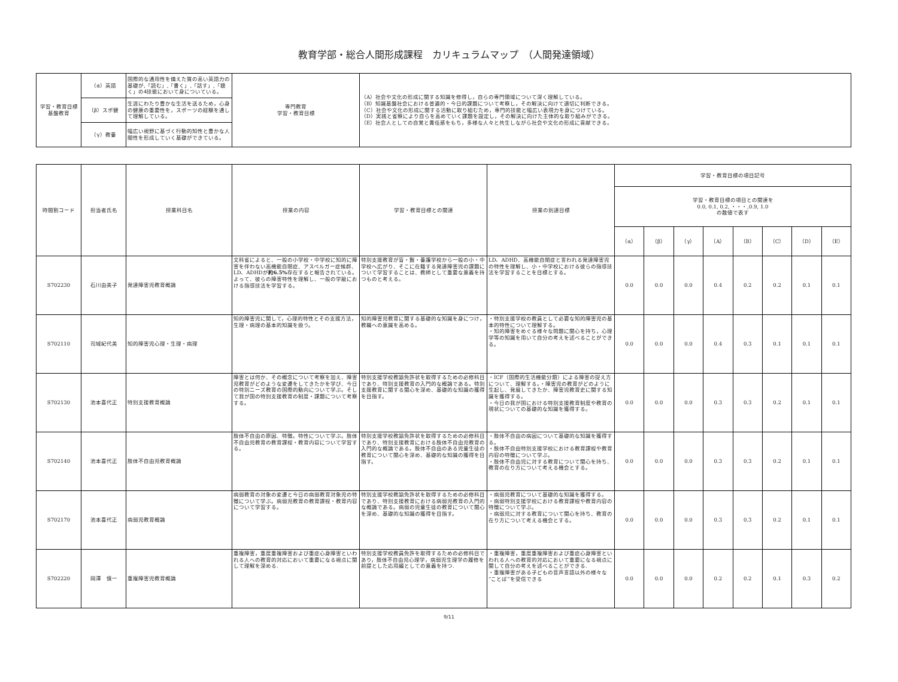教育学部・総合人間形成課程　カリキュラムマップ　（人間発達領域）
| 学習・教育目標 基盤教育 | （α）英語 | 国際的な通用性を備えた質の高い英語力の基礎が,「読む」,「書く」,「話す」,「聴く」の4技能において身についている。 | 専門教育 学習・教育目標 | （A）社会や文化の形成に関する知識を修得し，自らの専門領域について深く理解している。 （B）知識基盤社会における普遍的・今日的課題について考察し，その解決に向けて適切に判断できる。 （C）社会や文化の形成に関する活動に取り組むため，専門的技能と幅広い表現力を身につけている。 （D）実践と省察により自らを高めていく課題を設定し，その解決に向けた主体的な取り組みができる。 （E）社会人としての自覚と責任感をもち，多様な人々と共生しながら社会や文化の形成に貢献できる。 |
| | （β）スポ健 | 生涯にわたり豊かな生活を送るため，心身の健康の重要性を，スポーツの経験を通して理解している。 | | |
| | （γ）教養 | 幅広い視野に基づく行動的知性と豊かな人間性を形成していく基礎ができている。 | | |
| 時間割コード | 担当者氏名 | 授業科目名 | 授業の内容 | 学習・教育目標との関連 | 授業の到達目標 | 学習・教育目標の項目記号 | | | | | | | |
| --- | --- | --- | --- | --- | --- | --- | --- | --- | --- | --- | --- | --- | --- |
| | | | | | | 学習・教育目標の項目との関連を 0.0, 0.1, 0.2, ・・・,0.9, 1.0 の数値で表す | | | | | | | |
| | | | | | | （α） | （β） | （γ） | （A） | （B） | （C） | （D） | （E） |
| S702230 | 石川由美子 | 発達障害児教育概論 | 文科省によると、一般の小学校・中学校に知的に障害を伴わない高機能自閉症、アスペルガー症候群、LD、ADHDが 約6.5% 存在すると報告されている。よって、彼らの障害特性を理解し、一般の学級における指導技法を学習する。 | 特別支援教育が盲・聾・養護学校から一般の小・中学校へ広がり、そこに在籍する発達障害児の課題について学習することは、教師として重要な意義を持つものと考える。 | LD、ADHD、高機能自閉症と言われる発達障害児の特性を理解し、小・中学校における彼らの指導技法を学習することを目標とする。 | 0.0 | 0.0 | 0.0 | 0.4 | 0.2 | 0.2 | 0.1 | 0.1 |
| S702110 | 司城紀代美 | 知的障害児心理・生理・病理 | 知的障害児に関して，心理的特性とその支援方法，生理・病理の基本的知識を扱う。 | 知的障害児教育に関する基礎的な知識を身につけ，教職への意識を高める。 | ・特別支援学校の教員として必要な知的障害児の基本的特性について理解する。 ・知的障害をめぐる様々な問題に関心を持ち，心理学等の知識を用いて自分の考えを述べることができる。 | 0.0 | 0.0 | 0.0 | 0.4 | 0.3 | 0.1 | 0.1 | 0.1 |
| S702130 | 池本喜代正 | 特別支援教育概論 | 障害とは何か、その概念について考察を加え、障害児教育がどのような変遷をしてきたかを学び、今日の特別ニーズ教育の国際的動向について学ぶ。そして我が国の特別支援教育の制度・課題について考察する。 | 特別支援学校教諭免許状を取得するための必修科目であり、特別支援教育の入門的な概論である。特別支援教育に関する関心を深め、基礎的な知識の獲得を目指す。 | ・ICF（国際的生活機能分類）による障害の捉え方について、理解する。・障害児の教育がどのように生起し、発展してきたか、障害児教育史に関する知識を獲得する。 ・今日の我が国における特別支援教育制度や教育の現状についての基礎的な知識を獲得する。 | 0.0 | 0.0 | 0.0 | 0.3 | 0.3 | 0.2 | 0.1 | 0.1 |
| S702140 | 池本喜代正 | 肢体不自由児教育概論 | 肢体不自由の原因、特徴。特性について学ぶ。肢体不自由児教育の教育課程・教育内容について学習する。 | 特別支援学校教諭免許状を取得するための必修科目であり、特別支援教育における肢体不自由児教育の入門的な概論である。肢体不自由のある児童生徒の教育について関心を深め、基礎的な知識の獲得を目指す。 | ・肢体不自由の病因について基礎的な知識を獲得する。 ・肢体不自由特別支援学校における教育課程や教育内容の特徴について学ぶ。 ・肢体不自由児に対する教育について関心を持ち、教育の在り方について考える機会とする。 | 0.0 | 0.0 | 0.0 | 0.3 | 0.3 | 0.2 | 0.1 | 0.1 |
| S702170 | 池本喜代正 | 病弱児教育概論 | 病弱教育の対象の変遷と今日の病弱教育対象児の特徴について学ぶ。病弱児教育の教育課程・教育内容について学習する。 | 特別支援学校教諭免許状を取得するための必修科目であり、特別支援教育における病弱児教育の入門的な概論である。病弱の児童生徒の教育について関心を深め、基礎的な知識の獲得を目指す。 | ・病弱児教育について基礎的な知識を獲得する。 ・病弱特別支援学校における教育課程や教育内容の特徴について学ぶ。 ・病弱児に対する教育について関心を持ち、教育の在り方について考える機会とする。 | 0.0 | 0.0 | 0.0 | 0.3 | 0.3 | 0.2 | 0.1 | 0.1 |
| S702220 | 岡澤 慎一 | 重複障害児教育概論 | 重複障害，重度重複障害および重症心身障害といわれる人への教育的対応において重要になる視点に関して理解を深める. | 特別支援学校教員免許を取得するための必修科目であり，肢体不自由児心理学，病弱児生理学の履修を前提とした応用編としての意義を持つ. | ・重複障害，重度重複障害および重症心身障害といわれる人への教育的対応において重要になる視点に関して自分の考えを述べることができる. ・重複障害がある子どもの音声言語以外の様々な“ことば”を受信できる | 0.0 | 0.0 | 0.0 | 0.2 | 0.2 | 0.1 | 0.3 | 0.2 |
9/11